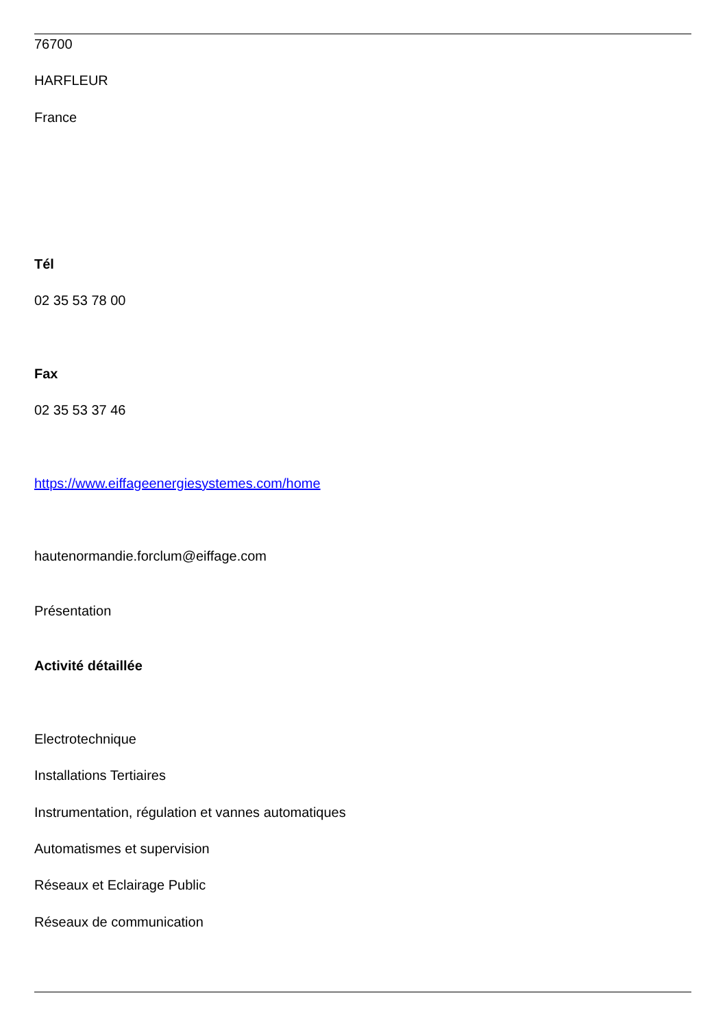76700
HARFLEUR
France
Tél
02 35 53 78 00
Fax
02 35 53 37 46
https://www.eiffageenergiesystemes.com/home
hautenormandie.forclum@eiffage.com
Présentation
Activité détaillée
Electrotechnique
Installations Tertiaires
Instrumentation, régulation et vannes automatiques
Automatismes et supervision
Réseaux et Eclairage Public
Réseaux de communication